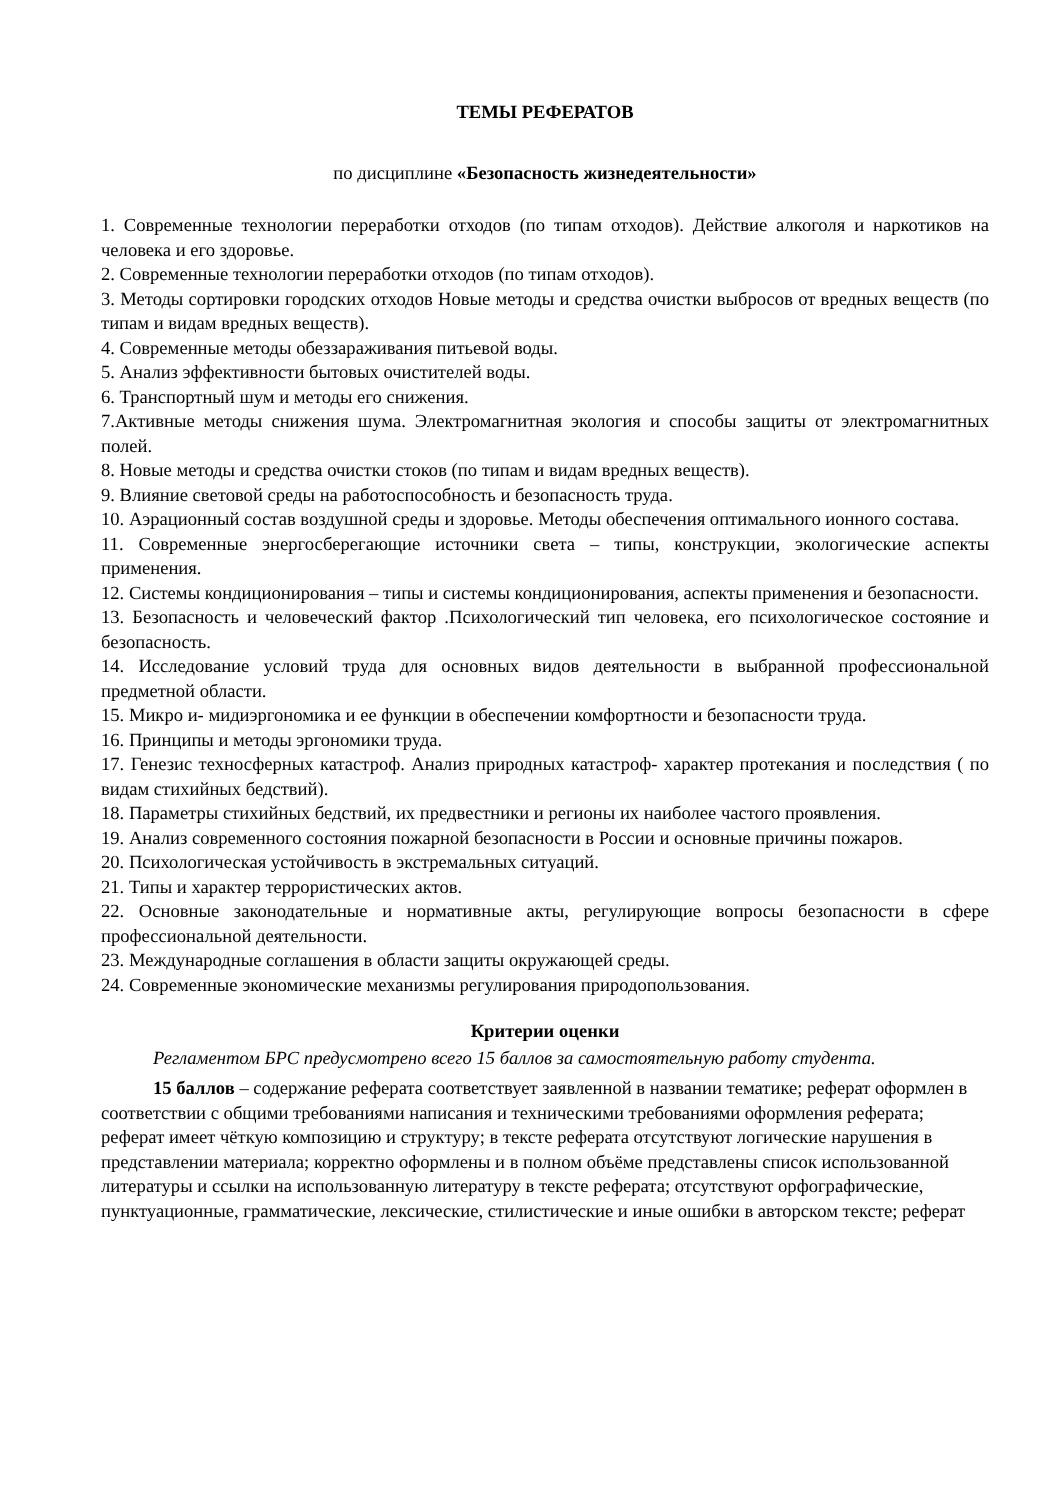ТЕМЫ РЕФЕРАТОВ
по дисциплине «Безопасность жизнедеятельности»
1. Современные технологии переработки отходов (по типам отходов). Действие алкоголя и наркотиков на человека и его здоровье.
2. Современные технологии переработки отходов (по типам отходов).
3. Методы сортировки городских отходов Новые методы и средства очистки выбросов от вредных веществ (по типам и видам вредных веществ).
4. Современные методы обеззараживания питьевой воды.
5. Анализ эффективности бытовых очистителей воды.
6. Транспортный шум и методы его снижения.
7.Активные методы снижения шума. Электромагнитная экология и способы защиты от электромагнитных полей.
8. Новые методы и средства очистки стоков (по типам и видам вредных веществ).
9. Влияние световой среды на работоспособность и безопасность труда.
10. Аэрационный состав воздушной среды и здоровье. Методы обеспечения оптимального ионного состава.
11. Современные энергосберегающие источники света – типы, конструкции, экологические аспекты применения.
12. Системы кондиционирования – типы и системы кондиционирования, аспекты применения и безопасности.
13. Безопасность и человеческий фактор .Психологический тип человека, его психологическое состояние и безопасность.
14. Исследование условий труда для основных видов деятельности в выбранной профессиональной предметной области.
15. Микро и- мидиэргономика и ее функции в обеспечении комфортности и безопасности труда.
16. Принципы и методы эргономики труда.
17. Генезис техносферных катастроф. Анализ природных катастроф- характер протекания и последствия ( по видам стихийных бедствий).
18. Параметры стихийных бедствий, их предвестники и регионы их наиболее частого проявления.
19. Анализ современного состояния пожарной безопасности в России и основные причины пожаров.
20. Психологическая устойчивость в экстремальных ситуаций.
21. Типы и характер террористических актов.
22. Основные законодательные и нормативные акты, регулирующие вопросы безопасности в сфере профессиональной деятельности.
23. Международные соглашения в области защиты окружающей среды.
24. Современные экономические механизмы регулирования природопользования.
Критерии оценки
Регламентом БРС предусмотрено всего 15 баллов за самостоятельную работу студента.
15 баллов – содержание реферата соответствует заявленной в названии тематике; реферат оформлен в соответствии с общими требованиями написания и техническими требованиями оформления реферата; реферат имеет чёткую композицию и структуру; в тексте реферата отсутствуют логические нарушения в представлении материала; корректно оформлены и в полном объёме представлены список использованной литературы и ссылки на использованную литературу в тексте реферата; отсутствуют орфографические, пунктуационные, грамматические, лексические, стилистические и иные ошибки в авторском тексте; реферат